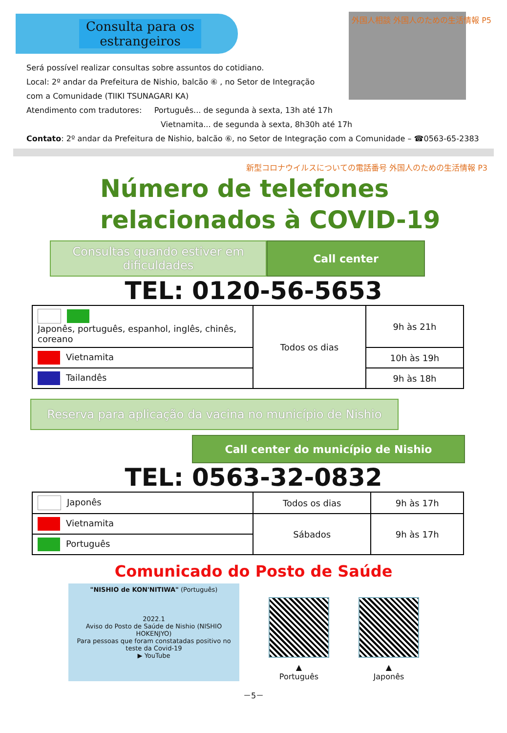Consulta para os estrangeiros
外国人相談 外国人のための生活情報 P5
Será possível realizar consultas sobre assuntos do cotidiano.
Local: 2º andar da Prefeitura de Nishio, balcão ⑥ , no Setor de Integração
com a Comunidade (TIIKI TSUNAGARI KA)
Atendimento com tradutores: Português... de segunda à sexta, 13h até 17h
Vietnamita... de segunda à sexta, 8h30h até 17h
Contato: 2º andar da Prefeitura de Nishio, balcão ⑥, no Setor de Integração com a Comunidade – ☎0563-65-2383
新型コロナウイルスについての電話番号 外国人のための生活情報 P3
Número de telefones
relacionados à COVID-19
Consultas quando estiver em dificuldades
Call center
TEL: 0120-56-5653
| Japonês, português, espanhol, inglês, chinês, coreano | Todos os dias | 9h às 21h |
| Vietnamita | | 10h às 19h |
| Tailandês | | 9h às 18h |
Reserva para aplicação da vacina no município de Nishio
Call center do município de Nishio
TEL: 0563-32-0832
| Japonês | Todos os dias | 9h às 17h |
| Vietnamita | Sábados | 9h às 17h |
| Português | | |
Comunicado do Posto de Saúde
"NISHIO de KON'NITIWA" (Português)
2022.1
Aviso do Posto de Saúde de Nishio (NISHIO HOKENJYO)
Para pessoas que foram constatadas positivo no teste da Covid-19
▶ YouTube
▲
Português
▲
Japonês
－5－